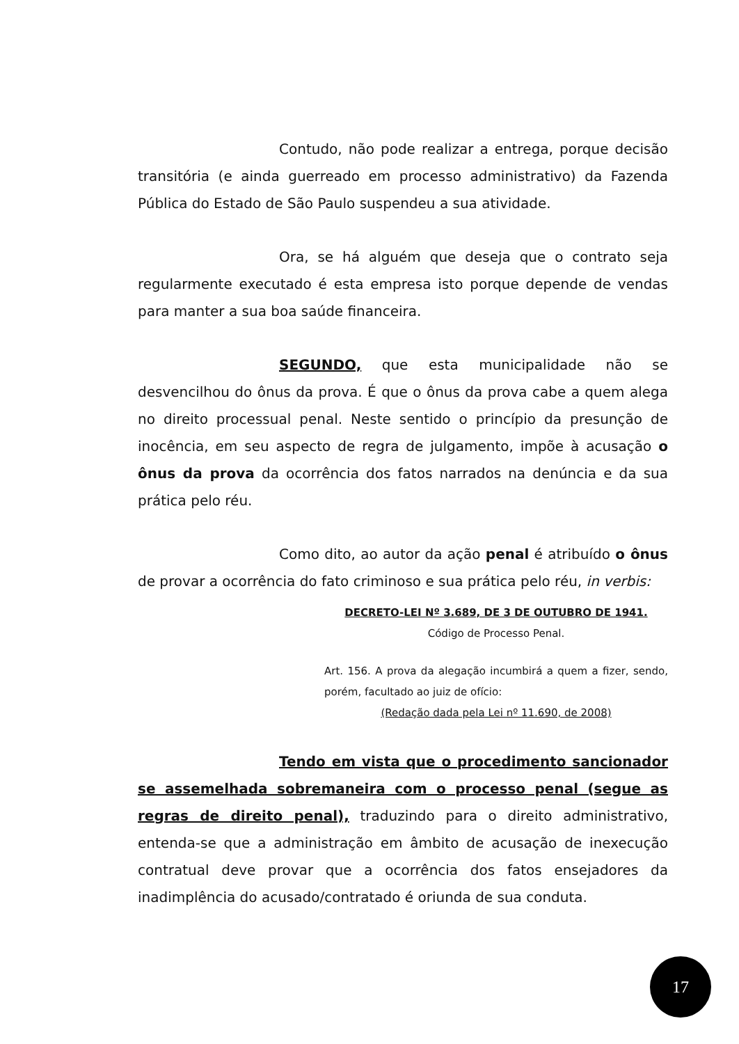Contudo, não pode realizar a entrega, porque decisão transitória (e ainda guerreado em processo administrativo) da Fazenda Pública do Estado de São Paulo suspendeu a sua atividade.
Ora, se há alguém que deseja que o contrato seja regularmente executado é esta empresa isto porque depende de vendas para manter a sua boa saúde financeira.
SEGUNDO, que esta municipalidade não se desvencilhou do ônus da prova. É que o ônus da prova cabe a quem alega no direito processual penal. Neste sentido o princípio da presunção de inocência, em seu aspecto de regra de julgamento, impõe à acusação o ônus da prova da ocorrência dos fatos narrados na denúncia e da sua prática pelo réu.
Como dito, ao autor da ação penal é atribuído o ônus de provar a ocorrência do fato criminoso e sua prática pelo réu, in verbis:
DECRETO-LEI Nº 3.689, DE 3 DE OUTUBRO DE 1941.
Código de Processo Penal.
Art. 156. A prova da alegação incumbirá a quem a fizer, sendo, porém, facultado ao juiz de ofício:
(Redação dada pela Lei nº 11.690, de 2008)
Tendo em vista que o procedimento sancionador se assemelhada sobremaneira com o processo penal (segue as regras de direito penal), traduzindo para o direito administrativo, entenda-se que a administração em âmbito de acusação de inexecução contratual deve provar que a ocorrência dos fatos ensejadores da inadimplência do acusado/contratado é oriunda de sua conduta.
17